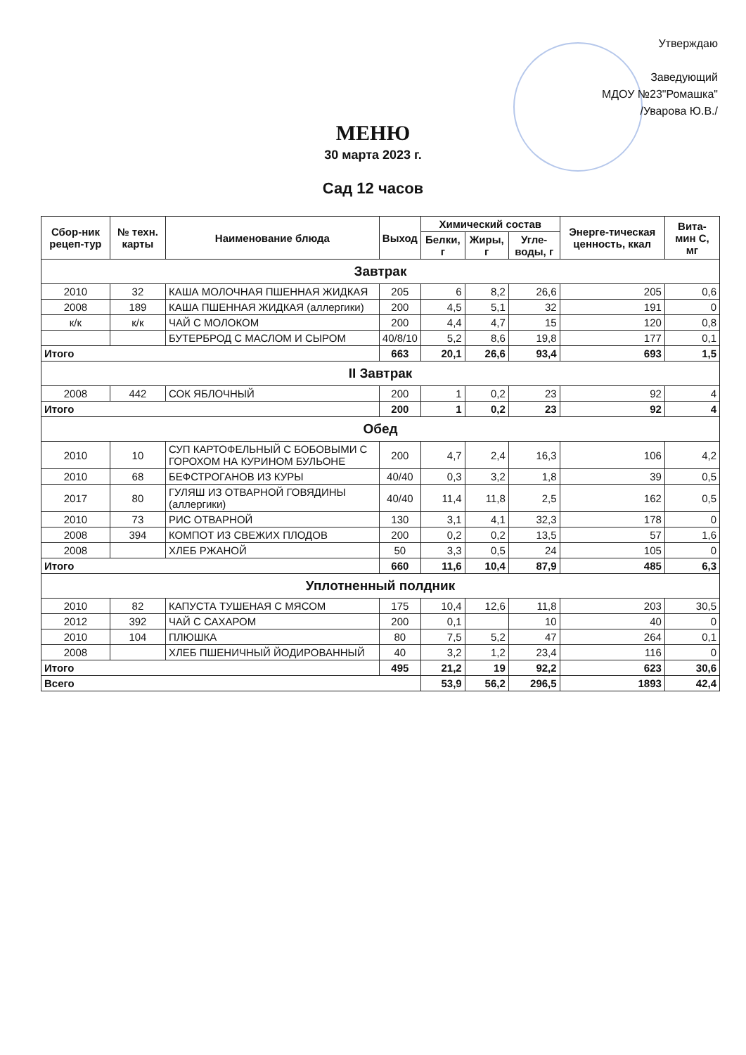Утверждаю
Заведующий
МДОУ №23"Ромашка"
/Уварова Ю.В./
МЕНЮ
30 марта 2023 г.
Сад 12 часов
| Сбор-ник рецеп-тур | № техн. карты | Наименование блюда | Выход | Химический состав | | | Энерге-тическая ценность, ккал | Вита-мин С, мг |
| --- | --- | --- | --- | --- | --- | --- | --- | --- |
| | | | | Белки, г | Жиры, г | Угле-воды, г | | |
| Завтрак | | | | | | | | |
| 2010 | 32 | КАША МОЛОЧНАЯ ПШЕННАЯ ЖИДКАЯ | 205 | 6 | 8,2 | 26,6 | 205 | 0,6 |
| 2008 | 189 | КАША ПШЕННАЯ ЖИДКАЯ (аллергики) | 200 | 4,5 | 5,1 | 32 | 191 | 0 |
| к/к | к/к | ЧАЙ С МОЛОКОМ | 200 | 4,4 | 4,7 | 15 | 120 | 0,8 |
| | | БУТЕРБРОД С МАСЛОМ И СЫРОМ | 40/8/10 | 5,2 | 8,6 | 19,8 | 177 | 0,1 |
| Итого | | | 663 | 20,1 | 26,6 | 93,4 | 693 | 1,5 |
| II Завтрак | | | | | | | | |
| 2008 | 442 | СОК ЯБЛОЧНЫЙ | 200 | 1 | 0,2 | 23 | 92 | 4 |
| Итого | | | 200 | 1 | 0,2 | 23 | 92 | 4 |
| Обед | | | | | | | | |
| 2010 | 10 | СУП КАРТОФЕЛЬНЫЙ С БОБОВЫМИ С ГОРОХОМ НА КУРИНОМ БУЛЬОНЕ | 200 | 4,7 | 2,4 | 16,3 | 106 | 4,2 |
| 2010 | 68 | БЕФСТРОГАНОВ ИЗ КУРЫ | 40/40 | 0,3 | 3,2 | 1,8 | 39 | 0,5 |
| 2017 | 80 | ГУЛЯШ ИЗ ОТВАРНОЙ ГОВЯДИНЫ (аллергики) | 40/40 | 11,4 | 11,8 | 2,5 | 162 | 0,5 |
| 2010 | 73 | РИС ОТВАРНОЙ | 130 | 3,1 | 4,1 | 32,3 | 178 | 0 |
| 2008 | 394 | КОМПОТ ИЗ СВЕЖИХ ПЛОДОВ | 200 | 0,2 | 0,2 | 13,5 | 57 | 1,6 |
| 2008 | | ХЛЕБ РЖАНОЙ | 50 | 3,3 | 0,5 | 24 | 105 | 0 |
| Итого | | | 660 | 11,6 | 10,4 | 87,9 | 485 | 6,3 |
| Уплотненный полдник | | | | | | | | |
| 2010 | 82 | КАПУСТА ТУШЕНАЯ С МЯСОМ | 175 | 10,4 | 12,6 | 11,8 | 203 | 30,5 |
| 2012 | 392 | ЧАЙ С САХАРОМ | 200 | 0,1 | | 10 | 40 | 0 |
| 2010 | 104 | ПЛЮШКА | 80 | 7,5 | 5,2 | 47 | 264 | 0,1 |
| 2008 | | ХЛЕБ ПШЕНИЧНЫЙ ЙОДИРОВАННЫЙ | 40 | 3,2 | 1,2 | 23,4 | 116 | 0 |
| Итого | | | 495 | 21,2 | 19 | 92,2 | 623 | 30,6 |
| Всего | | | | 53,9 | 56,2 | 296,5 | 1893 | 42,4 |